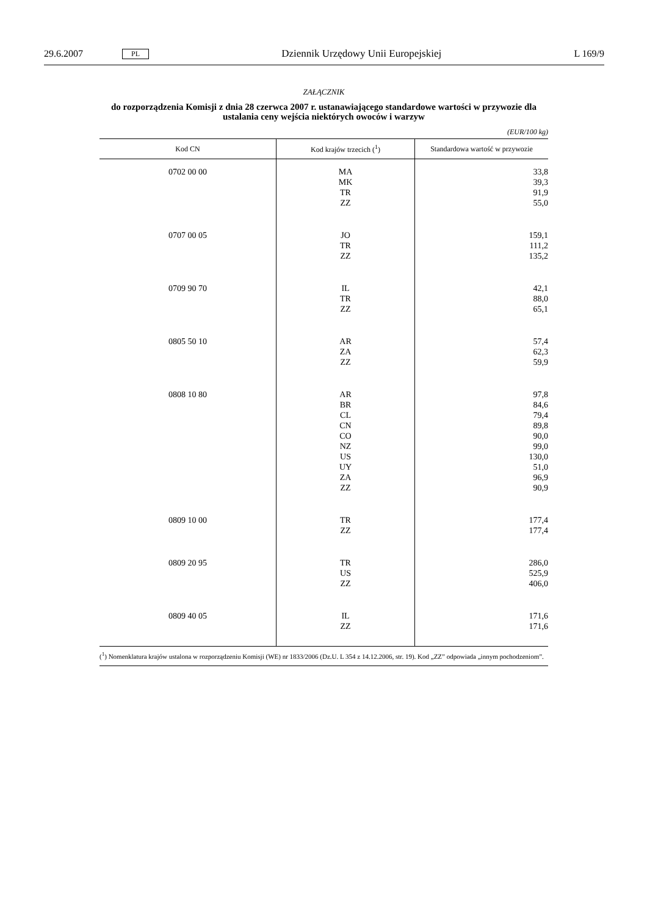29.6.2007 PL Dziennik Urzędowy Unii Europejskiej L 169/9
ZAŁĄCZNIK
do rozporządzenia Komisji z dnia 28 czerwca 2007 r. ustanawiającego standardowe wartości w przywozie dla ustalania ceny wejścia niektórych owoców i warzyw
(EUR/100 kg)
| Kod CN | Kod krajów trzecich (<sup>1</sup>) | Standardowa wartość w przywozie |
| --- | --- | --- |
| 0702 00 00 | MA MK TR ZZ | 33,8 39,3 91,9 55,0 |
| 0707 00 05 | JO TR ZZ | 159,1 111,2 135,2 |
| 0709 90 70 | IL TR ZZ | 42,1 88,0 65,1 |
| 0805 50 10 | AR ZA ZZ | 57,4 62,3 59,9 |
| 0808 10 80 | AR BR CL CN CO NZ US UY ZA ZZ | 97,8 84,6 79,4 89,8 90,0 99,0 130,0 51,0 96,9 90,9 |
| 0809 10 00 | TR ZZ | 177,4 177,4 |
| 0809 20 95 | TR US ZZ | 286,0 525,9 406,0 |
| 0809 40 05 | IL ZZ | 171,6 171,6 |
(<sup>1</sup>) Nomenklatura krajów ustalona w rozporządzeniu Komisji (WE) nr 1833/2006 (Dz.U. L 354 z 14.12.2006, str. 19). Kod „ZZ” odpowiada „innym pochodzeniom”.